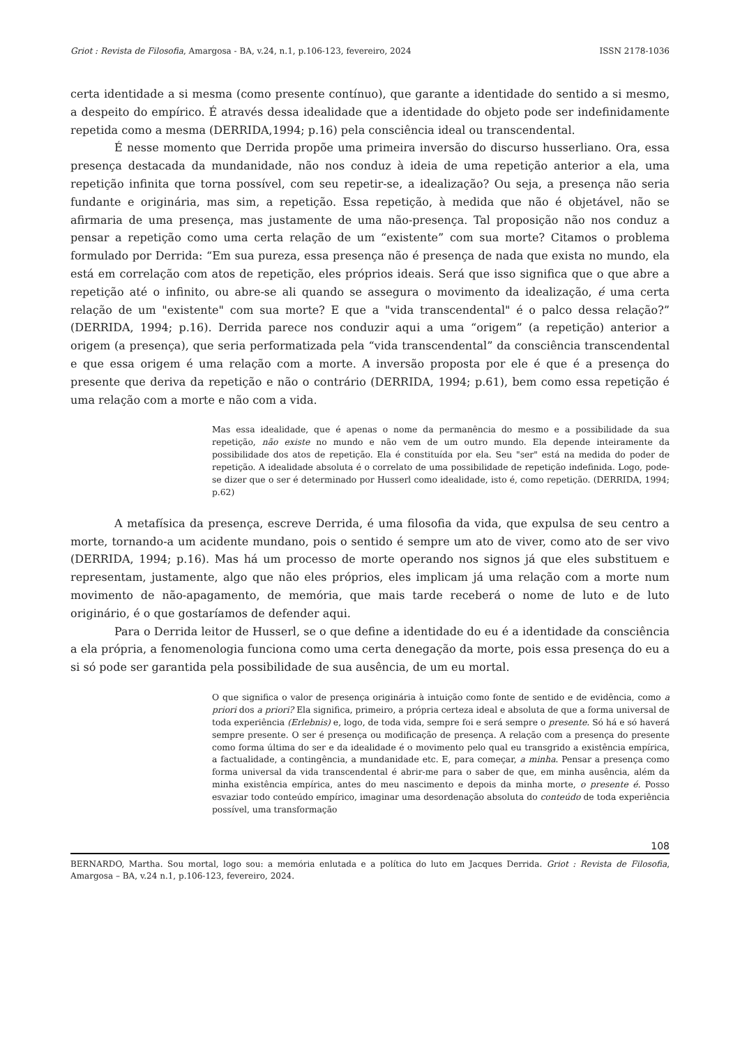Griot : Revista de Filosofia, Amargosa - BA, v.24, n.1, p.106-123, fevereiro, 2024 ISSN 2178-1036
certa identidade a si mesma (como presente contínuo), que garante a identidade do sentido a si mesmo, a despeito do empírico. É através dessa idealidade que a identidade do objeto pode ser indefinidamente repetida como a mesma (DERRIDA,1994; p.16) pela consciência ideal ou transcendental.
É nesse momento que Derrida propõe uma primeira inversão do discurso husserliano. Ora, essa presença destacada da mundanidade, não nos conduz à ideia de uma repetição anterior a ela, uma repetição infinita que torna possível, com seu repetir-se, a idealização? Ou seja, a presença não seria fundante e originária, mas sim, a repetição. Essa repetição, à medida que não é objetável, não se afirmaria de uma presença, mas justamente de uma não-presença. Tal proposição não nos conduz a pensar a repetição como uma certa relação de um “existente” com sua morte? Citamos o problema formulado por Derrida: “Em sua pureza, essa presença não é presença de nada que exista no mundo, ela está em correlação com atos de repetição, eles próprios ideais. Será que isso significa que o que abre a repetição até o infinito, ou abre-se ali quando se assegura o movimento da idealização, é uma certa relação de um "existente" com sua morte? E que a "vida transcendental" é o palco dessa relação?” (DERRIDA, 1994; p.16). Derrida parece nos conduzir aqui a uma “origem” (a repetição) anterior a origem (a presença), que seria performatizada pela “vida transcendental” da consciência transcendental e que essa origem é uma relação com a morte. A inversão proposta por ele é que é a presença do presente que deriva da repetição e não o contrário (DERRIDA, 1994; p.61), bem como essa repetição é uma relação com a morte e não com a vida.
Mas essa idealidade, que é apenas o nome da permanência do mesmo e a possibilidade da sua repetição, não existe no mundo e não vem de um outro mundo. Ela depende inteiramente da possibilidade dos atos de repetição. Ela é constituída por ela. Seu "ser" está na medida do poder de repetição. A idealidade absoluta é o correlato de uma possibilidade de repetição indefinida. Logo, pode-se dizer que o ser é determinado por Husserl como idealidade, isto é, como repetição. (DERRIDA, 1994; p.62)
A metafísica da presença, escreve Derrida, é uma filosofia da vida, que expulsa de seu centro a morte, tornando-a um acidente mundano, pois o sentido é sempre um ato de viver, como ato de ser vivo (DERRIDA, 1994; p.16). Mas há um processo de morte operando nos signos já que eles substituem e representam, justamente, algo que não eles próprios, eles implicam já uma relação com a morte num movimento de não-apagamento, de memória, que mais tarde receberá o nome de luto e de luto originário, é o que gostaríamos de defender aqui.
Para o Derrida leitor de Husserl, se o que define a identidade do eu é a identidade da consciência a ela própria, a fenomenologia funciona como uma certa denegação da morte, pois essa presença do eu a si só pode ser garantida pela possibilidade de sua ausência, de um eu mortal.
O que significa o valor de presença originária à intuição como fonte de sentido e de evidência, como a priori dos a priori? Ela significa, primeiro, a própria certeza ideal e absoluta de que a forma universal de toda experiência (Erlebnis) e, logo, de toda vida, sempre foi e será sempre o presente. Só há e só haverá sempre presente. O ser é presença ou modificação de presença. A relação com a presença do presente como forma última do ser e da idealidade é o movimento pelo qual eu transgrido a existência empírica, a factualidade, a contingência, a mundanidade etc. E, para começar, a minha. Pensar a presença como forma universal da vida transcendental é abrir-me para o saber de que, em minha ausência, além da minha existência empírica, antes do meu nascimento e depois da minha morte, o presente é. Posso esvaziar todo conteúdo empírico, imaginar uma desordenação absoluta do conteúdo de toda experiência possível, uma transformação
108
BERNARDO, Martha. Sou mortal, logo sou: a memória enlutada e a política do luto em Jacques Derrida. Griot : Revista de Filosofia, Amargosa – BA, v.24 n.1, p.106-123, fevereiro, 2024.